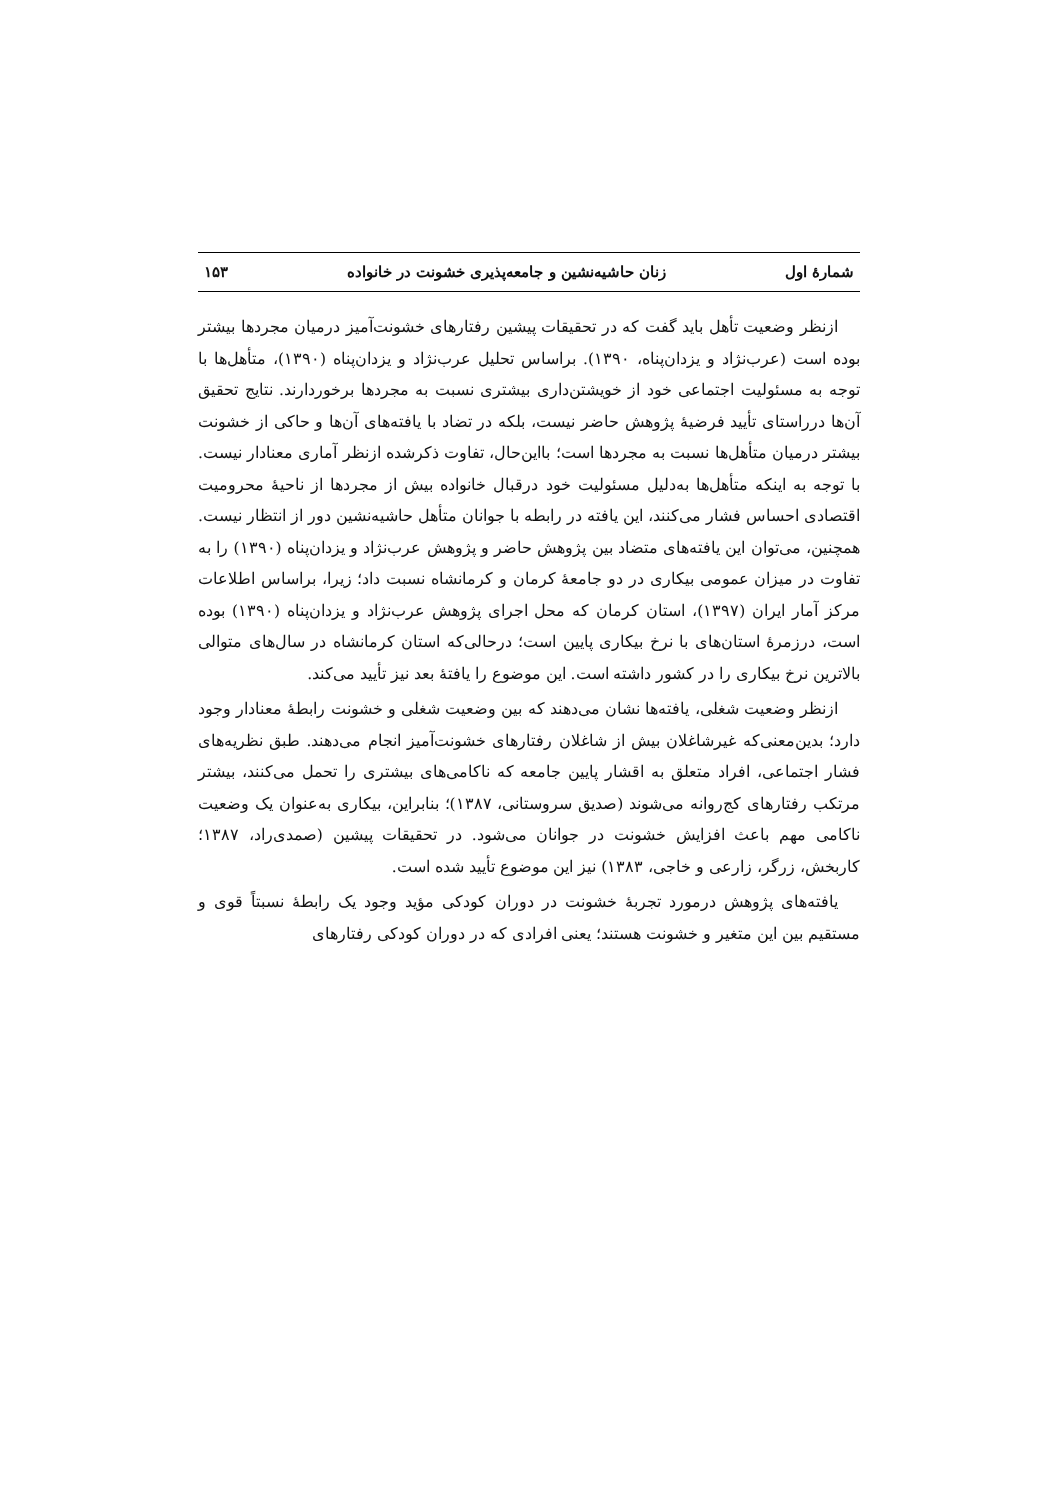شمارهٔ اول زنان حاشیه‌نشین و جامعه‌پذیری خشونت در خانواده ۱۵۳
ازنظر وضعیت تأهل باید گفت که در تحقیقات پیشین رفتارهای خشونت‌آمیز درمیان مجردها بیشتر بوده است (عرب‌نژاد و یزدان‌پناه، ۱۳۹۰). براساس تحلیل عرب‌نژاد و یزدان‌پناه (۱۳۹۰)، متأهل‌ها با توجه به مسئولیت اجتماعی خود از خویشتن‌داری بیشتری نسبت به مجردها برخوردارند. نتایج تحقیق آن‌ها درراستای تأیید فرضیهٔ پژوهش حاضر نیست، بلکه در تضاد با یافته‌های آن‌ها و حاکی از خشونت بیشتر درمیان متأهل‌ها نسبت به مجردها است؛ بااین‌حال، تفاوت ذکرشده ازنظر آماری معنادار نیست. با توجه به اینکه متأهل‌ها به‌دلیل مسئولیت خود درقبال خانواده بیش از مجردها از ناحیهٔ محرومیت اقتصادی احساس فشار می‌کنند، این یافته در رابطه با جوانان متأهل حاشیه‌نشین دور از انتظار نیست. همچنین، می‌توان این یافته‌های متضاد بین پژوهش حاضر و پژوهش عرب‌نژاد و یزدان‌پناه (۱۳۹۰) را به تفاوت در میزان عمومی بیکاری در دو جامعهٔ کرمان و کرمانشاه نسبت داد؛ زیرا، براساس اطلاعات مرکز آمار ایران (۱۳۹۷)، استان کرمان که محل اجرای پژوهش عرب‌نژاد و یزدان‌پناه (۱۳۹۰) بوده است، درزمرهٔ استان‌های با نرخ بیکاری پایین است؛ درحالی‌که استان کرمانشاه در سال‌های متوالی بالاترین نرخ بیکاری را در کشور داشته است. این موضوع را یافتهٔ بعد نیز تأیید می‌کند.
ازنظر وضعیت شغلی، یافته‌ها نشان می‌دهند که بین وضعیت شغلی و خشونت رابطهٔ معنادار وجود دارد؛ بدین‌معنی‌که غیرشاغلان بیش از شاغلان رفتارهای خشونت‌آمیز انجام می‌دهند. طبق نظریه‌های فشار اجتماعی، افراد متعلق به اقشار پایین جامعه که ناکامی‌های بیشتری را تحمل می‌کنند، بیشتر مرتکب رفتارهای کج‌روانه می‌شوند (صدیق سروستانی، ۱۳۸۷)؛ بنابراین، بیکاری به‌عنوان یک وضعیت ناکامی مهم باعث افزایش خشونت در جوانان می‌شود. در تحقیقات پیشین (صمدی‌راد، ۱۳۸۷؛ کاربخش، زرگر، زارعی و خاجی، ۱۳۸۳) نیز این موضوع تأیید شده است.
یافته‌های پژوهش درمورد تجربهٔ خشونت در دوران کودکی مؤید وجود یک رابطهٔ نسبتاً قوی و مستقیم بین این متغیر و خشونت هستند؛ یعنی افرادی که در دوران کودکی رفتارهای